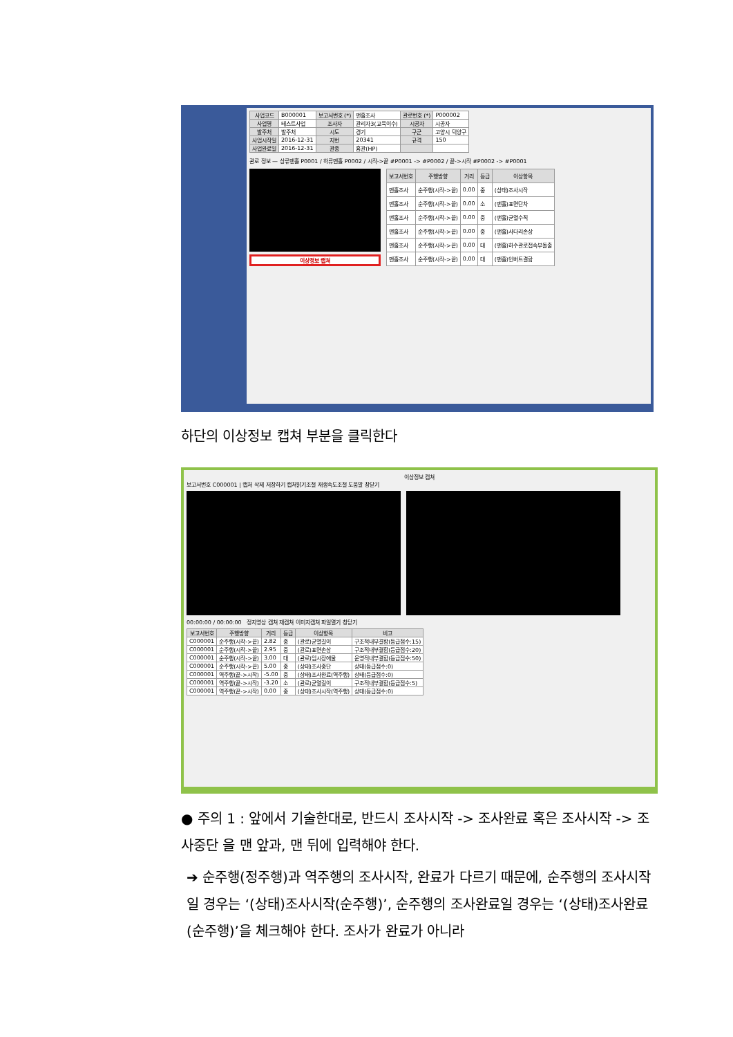| 사업코드 | B000001 | 보고서번호 (*) | 맨홀조사 | 관로번호 (*) | P000002 |
| 사업명 | 테스트사업 | 조사자 | 관리자3(교육이수) | 시공자 | 시공자 |
| 발주처 | 발주처 | 시도 | 경기 | 구군 | 고양시 덕양구 |
| 사업시작일 | 2016-12-31 | 지번 | 20341 | 규격 | 150 |
| 사업완료일 | 2016-12-31 | 관종 | 흄관(HP) | | |
관로 정보 — 상류맨홀 P0001 / 하류맨홀 P0002 / 시작->끝 #P0001 -> #P0002 / 끝->시작 #P0002 -> #P0001
이상정보 캡쳐
| 보고서번호 | 주행방향 | 거리 | 등급 | 이상항목 |
| --- | --- | --- | --- | --- |
| 맨홀조사 | 순주행(시작->끝) | 0.00 | 중 | (상태)조사시작 |
| 맨홀조사 | 순주행(시작->끝) | 0.00 | 소 | (맨홀)표면단차 |
| 맨홀조사 | 순주행(시작->끝) | 0.00 | 중 | (맨홀)균열수직 |
| 맨홀조사 | 순주행(시작->끝) | 0.00 | 중 | (맨홀)사다리손상 |
| 맨홀조사 | 순주행(시작->끝) | 0.00 | 대 | (맨홀)하수관로접속부돌출 |
| 맨홀조사 | 순주행(시작->끝) | 0.00 | 대 | (맨홀)인버트결함 |
하단의 이상정보 캡쳐 부분을 클릭한다
이상정보 캡쳐
보고서번호 C000001 | 캡쳐 삭제 저장하기 캡쳐밝기조절 재생속도조절 도움말 창닫기
00:00:00 / 00:00:00 정지영상 캡쳐 재캡쳐 이미지캡쳐 파일열기 창닫기
| 보고서번호 | 주행방향 | 거리 | 등급 | 이상항목 | 비고 |
| --- | --- | --- | --- | --- | --- |
| C000001 | 순주행(시작->끝) | 2.82 | 중 | (관로)균열길이 | 구조적내부결함(등급점수:15) |
| C000001 | 순주행(시작->끝) | 2.95 | 중 | (관로)표면손상 | 구조적내부결함(등급점수:20) |
| C000001 | 순주행(시작->끝) | 3.00 | 대 | (관로)임시장애물 | 운영적내부결함(등급점수:50) |
| C000001 | 순주행(시작->끝) | 5.00 | 중 | (상태)조사중단 | 상태(등급점수:0) |
| C000001 | 역주행(끝->시작) | -5.00 | 중 | (상태)조사완료(역주행) | 상태(등급점수:0) |
| C000001 | 역주행(끝->시작) | -3.20 | 소 | (관로)균열길이 | 구조적내부결함(등급점수:5) |
| C000001 | 역주행(끝->시작) | 0.00 | 중 | (상태)조사시작(역주행) | 상태(등급점수:0) |
● 주의 1 : 앞에서 기술한대로, 반드시 조사시작 -> 조사완료 혹은 조사시작 -> 조사중단 을 맨 앞과, 맨 뒤에 입력해야 한다.
➔ 순주행(정주행)과 역주행의 조사시작, 완료가 다르기 때문에, 순주행의 조사시작일 경우는 ‘(상태)조사시작(순주행)’, 순주행의 조사완료일 경우는 ‘(상태)조사완료(순주행)’을 체크해야 한다. 조사가 완료가 아니라